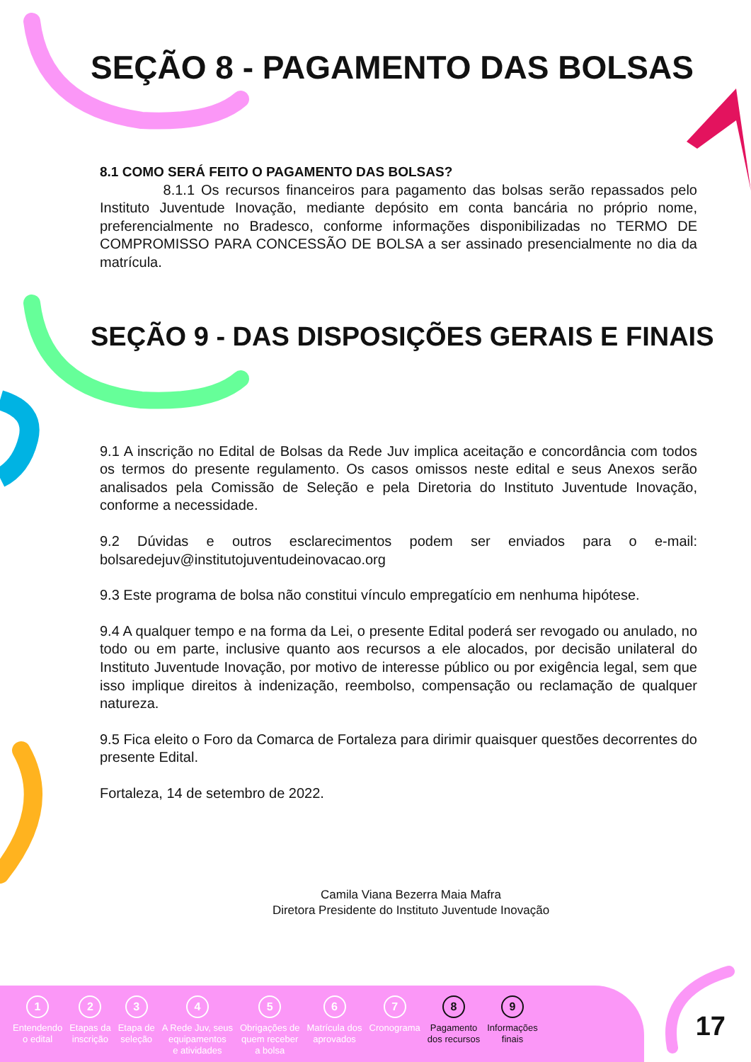SEÇÃO 8 - PAGAMENTO DAS BOLSAS
8.1 COMO SERÁ FEITO O PAGAMENTO DAS BOLSAS?
8.1.1 Os recursos financeiros para pagamento das bolsas serão repassados pelo Instituto Juventude Inovação, mediante depósito em conta bancária no próprio nome, preferencialmente no Bradesco, conforme informações disponibilizadas no TERMO DE COMPROMISSO PARA CONCESSÃO DE BOLSA a ser assinado presencialmente no dia da matrícula.
SEÇÃO 9 - DAS DISPOSIÇÕES GERAIS E FINAIS
9.1 A inscrição no Edital de Bolsas da Rede Juv implica aceitação e concordância com todos os termos do presente regulamento. Os casos omissos neste edital e seus Anexos serão analisados pela Comissão de Seleção e pela Diretoria do Instituto Juventude Inovação, conforme a necessidade.
9.2 Dúvidas e outros esclarecimentos podem ser enviados para o e-mail: bolsaredejuv@institutojuventudeinovacao.org
9.3 Este programa de bolsa não constitui vínculo empregatício em nenhuma hipótese.
9.4 A qualquer tempo e na forma da Lei, o presente Edital poderá ser revogado ou anulado, no todo ou em parte, inclusive quanto aos recursos a ele alocados, por decisão unilateral do Instituto Juventude Inovação, por motivo de interesse público ou por exigência legal, sem que isso implique direitos à indenização, reembolso, compensação ou reclamação de qualquer natureza.
9.5 Fica eleito o Foro da Comarca de Fortaleza para dirimir quaisquer questões decorrentes do presente Edital.
Fortaleza, 14 de setembro de 2022.
Camila Viana Bezerra Maia Mafra
Diretora Presidente do Instituto Juventude Inovação
1
Entendendo
o edital
2
Etapas da
inscrição
3
Etapa de
seleção
4
A Rede Juv, seus
equipamentos
e atividades
5
Obrigações de
quem receber
a bolsa
6
Matrícula dos
aprovados
7
Cronograma
8
Pagamento
dos recursos
9
Informações
finais
17